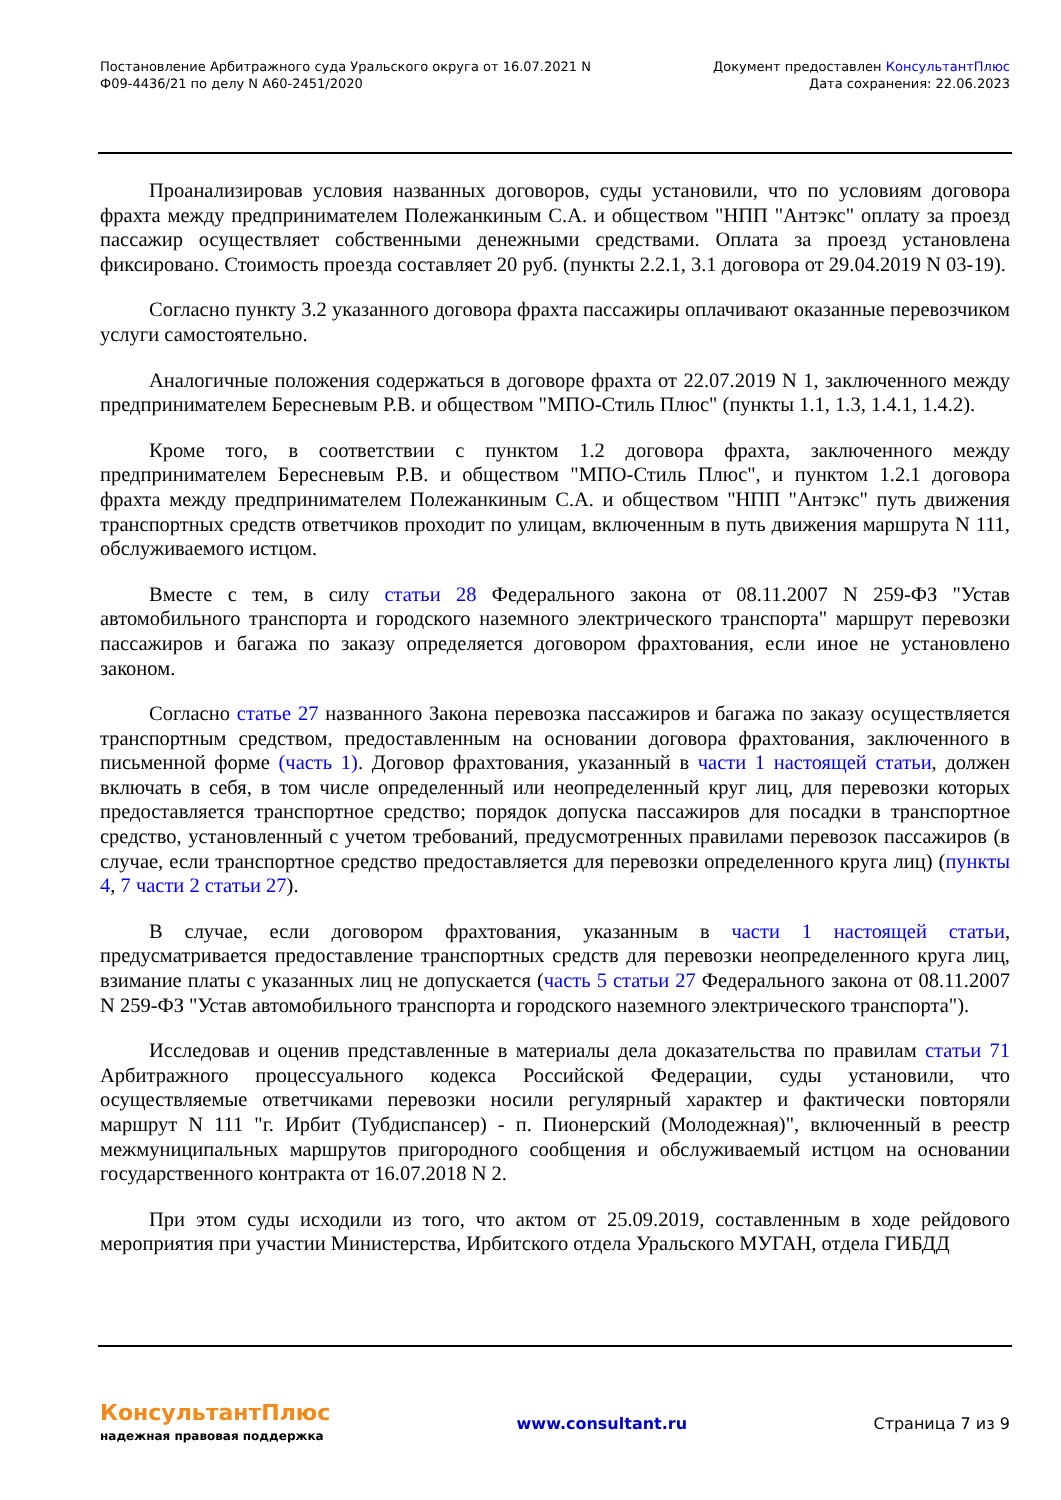Постановление Арбитражного суда Уральского округа от 16.07.2021 N
Ф09-4436/21 по делу N А60-2451/2020
Документ предоставлен КонсультантПлюс
Дата сохранения: 22.06.2023
Проанализировав условия названных договоров, суды установили, что по условиям договора фрахта между предпринимателем Полежанкиным С.А. и обществом "НПП "Антэкс" оплату за проезд пассажир осуществляет собственными денежными средствами. Оплата за проезд установлена фиксировано. Стоимость проезда составляет 20 руб. (пункты 2.2.1, 3.1 договора от 29.04.2019 N 03-19).
Согласно пункту 3.2 указанного договора фрахта пассажиры оплачивают оказанные перевозчиком услуги самостоятельно.
Аналогичные положения содержаться в договоре фрахта от 22.07.2019 N 1, заключенного между предпринимателем Бересневым Р.В. и обществом "МПО-Стиль Плюс" (пункты 1.1, 1.3, 1.4.1, 1.4.2).
Кроме того, в соответствии с пунктом 1.2 договора фрахта, заключенного между предпринимателем Бересневым Р.В. и обществом "МПО-Стиль Плюс", и пунктом 1.2.1 договора фрахта между предпринимателем Полежанкиным С.А. и обществом "НПП "Антэкс" путь движения транспортных средств ответчиков проходит по улицам, включенным в путь движения маршрута N 111, обслуживаемого истцом.
Вместе с тем, в силу статьи 28 Федерального закона от 08.11.2007 N 259-ФЗ "Устав автомобильного транспорта и городского наземного электрического транспорта" маршрут перевозки пассажиров и багажа по заказу определяется договором фрахтования, если иное не установлено законом.
Согласно статье 27 названного Закона перевозка пассажиров и багажа по заказу осуществляется транспортным средством, предоставленным на основании договора фрахтования, заключенного в письменной форме (часть 1). Договор фрахтования, указанный в части 1 настоящей статьи, должен включать в себя, в том числе определенный или неопределенный круг лиц, для перевозки которых предоставляется транспортное средство; порядок допуска пассажиров для посадки в транспортное средство, установленный с учетом требований, предусмотренных правилами перевозок пассажиров (в случае, если транспортное средство предоставляется для перевозки определенного круга лиц) (пункты 4, 7 части 2 статьи 27).
В случае, если договором фрахтования, указанным в части 1 настоящей статьи, предусматривается предоставление транспортных средств для перевозки неопределенного круга лиц, взимание платы с указанных лиц не допускается (часть 5 статьи 27 Федерального закона от 08.11.2007 N 259-ФЗ "Устав автомобильного транспорта и городского наземного электрического транспорта").
Исследовав и оценив представленные в материалы дела доказательства по правилам статьи 71 Арбитражного процессуального кодекса Российской Федерации, суды установили, что осуществляемые ответчиками перевозки носили регулярный характер и фактически повторяли маршрут N 111 "г. Ирбит (Тубдиспансер) - п. Пионерский (Молодежная)", включенный в реестр межмуниципальных маршрутов пригородного сообщения и обслуживаемый истцом на основании государственного контракта от 16.07.2018 N 2.
При этом суды исходили из того, что актом от 25.09.2019, составленным в ходе рейдового мероприятия при участии Министерства, Ирбитского отдела Уральского МУГАН, отдела ГИБДД
КонсультантПлюс
надежная правовая поддержка
www.consultant.ru Страница 7 из 9